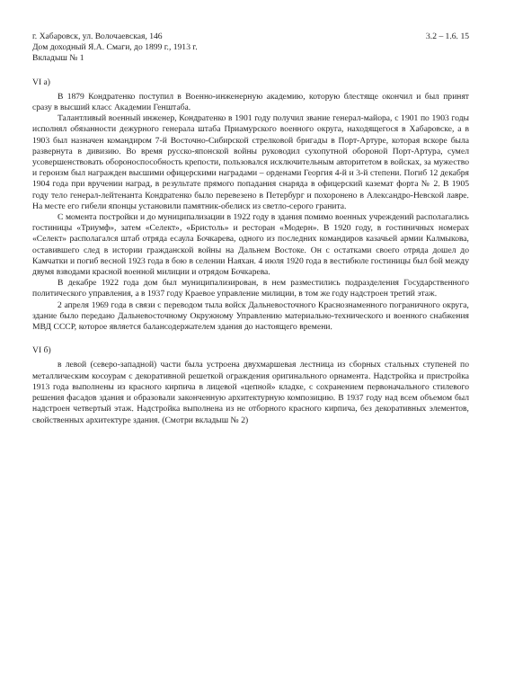г. Хабаровск, ул. Волочаевская, 146
Дом доходный Я.А. Смаги, до 1899 г., 1913 г.
Вкладыш № 1
3.2 – 1.6. 15
VI а)
В 1879 Кондратенко поступил в Военно-инженерную академию, которую блестяще окончил и был принят сразу в высший класс Академии Генштаба.
Талантливый военный инженер, Кондратенко в 1901 году получил звание генерал-майора, с 1901 по 1903 годы исполнял обязанности дежурного генерала штаба Приамурского военного округа, находящегося в Хабаровске, а в 1903 был назначен командиром 7-й Восточно-Сибирской стрелковой бригады в Порт-Артуре, которая вскоре была развернута в дивизию. Во время русско-японской войны руководил сухопутной обороной Порт-Артура, сумел усовершенствовать обороноспособность крепости, пользовался исключительным авторитетом в войсках, за мужество и героизм был награжден высшими офицерскими наградами – орденами Георгия 4-й и 3-й степени. Погиб 12 декабря 1904 года при вручении наград, в результате прямого попадания снаряда в офицерский каземат форта № 2. В 1905 году тело генерал-лейтенанта Кондратенко было перевезено в Петербург и похоронено в Александро-Невской лавре. На месте его гибели японцы установили памятник-обелиск из светло-серого гранита.
С момента постройки и до муниципализации в 1922 году в здания помимо военных учреждений располагались гостиницы «Триумф», затем «Селект», «Бристоль» и ресторан «Модерн». В 1920 году, в гостиничных номерах «Селект» располагался штаб отряда есаула Бочкарева, одного из последних командиров казачьей армии Калмыкова, оставившего след в истории гражданской войны на Дальнем Востоке. Он с остатками своего отряда дошел до Камчатки и погиб весной 1923 года в бою в селении Наяхан. 4 июля 1920 года в вестибюле гостиницы был бой между двумя взводами красной военной милиции и отрядом Бочкарева.
В декабре 1922 года дом был муниципализирован, в нем разместились подразделения Государственного политического управления, а в 1937 году Краевое управление милиции, в том же году надстроен третий этаж.
2 апреля 1969 года в связи с переводом тыла войск Дальневосточного Краснознаменного пограничного округа, здание было передано Дальневосточному Окружному Управлению материально-технического и военного снабжения МВД СССР, которое является балансодержателем здания до настоящего времени.
VI б)
в левой (северо-западной) части была устроена двухмаршевая лестница из сборных стальных ступеней по металлическим косоурам с декоративной решеткой ограждения оригинального орнамента. Надстройка и пристройка 1913 года выполнены из красного кирпича в лицевой «цепной» кладке, с сохранением первоначального стилевого решения фасадов здания и образовали законченную архитектурную композицию. В 1937 году над всем объемом был надстроен четвертый этаж. Надстройка выполнена из не отборного красного кирпича, без декоративных элементов, свойственных архитектуре здания. (Смотри вкладыш № 2)